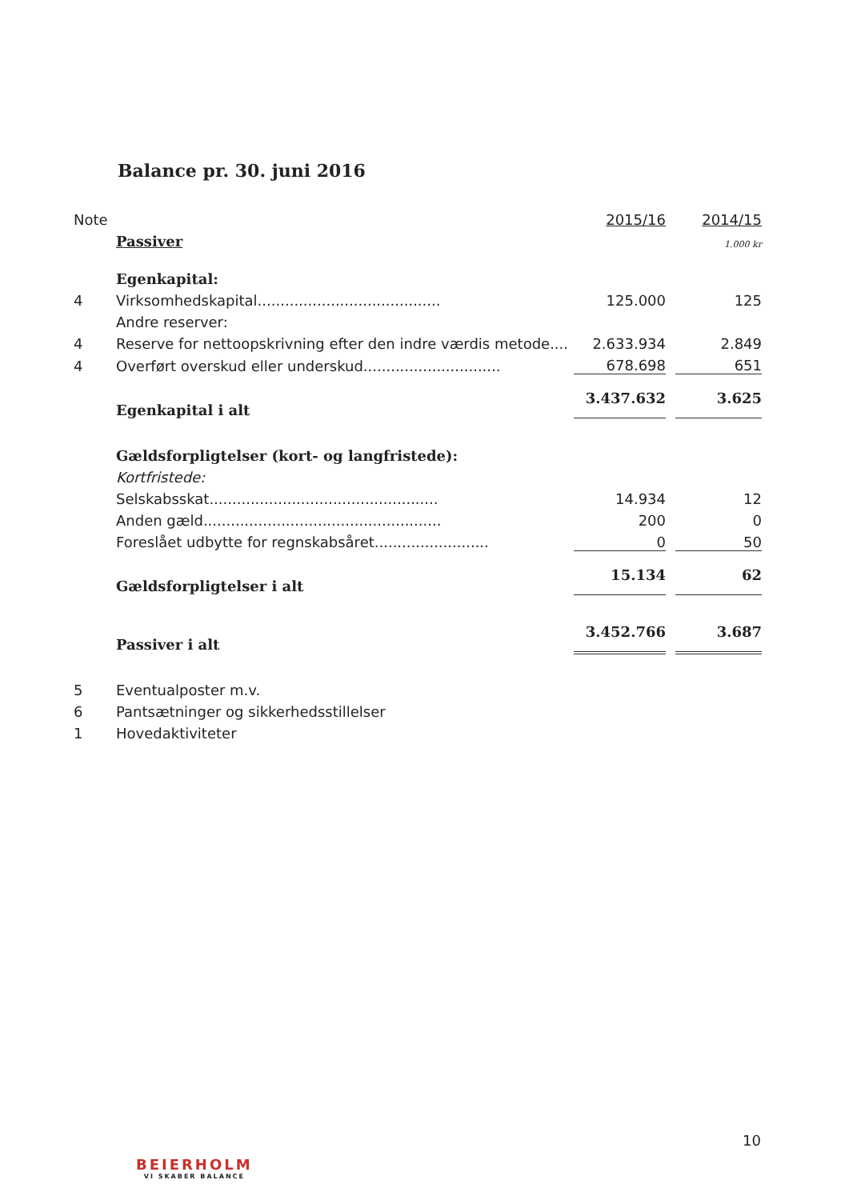Balance pr. 30. juni 2016
| Note | | 2015/16 | | 2014/15 |
| | Passiver | | | 1.000 kr |
| | Egenkapital: | | | |
| 4 | Virksomhedskapital........................................ | 125.000 | | 125 |
| | Andre reserver: | | | |
| 4 | Reserve for nettoopskrivning efter den indre værdis metode.... | 2.633.934 | | 2.849 |
| 4 | Overført overskud eller underskud.............................. | 678.698 | | 651 |
| | Egenkapital i alt | 3.437.632 | | 3.625 |
| | Gældsforpligtelser (kort- og langfristede): | | | |
| | Kortfristede: | | | |
| | Selskabsskat.................................................. | 14.934 | | 12 |
| | Anden gæld.................................................... | 200 | | 0 |
| | Foreslået udbytte for regnskabsåret......................... | 0 | | 50 |
| | Gældsforpligtelser i alt | 15.134 | | 62 |
| | Passiver i alt | 3.452.766 | | 3.687 |
| 5 | Eventualposter m.v. | | | |
| 6 | Pantsætninger og sikkerhedsstillelser | | | |
| 1 | Hovedaktiviteter | | | |
10
BEIERHOLM
VI SKABER BALANCE